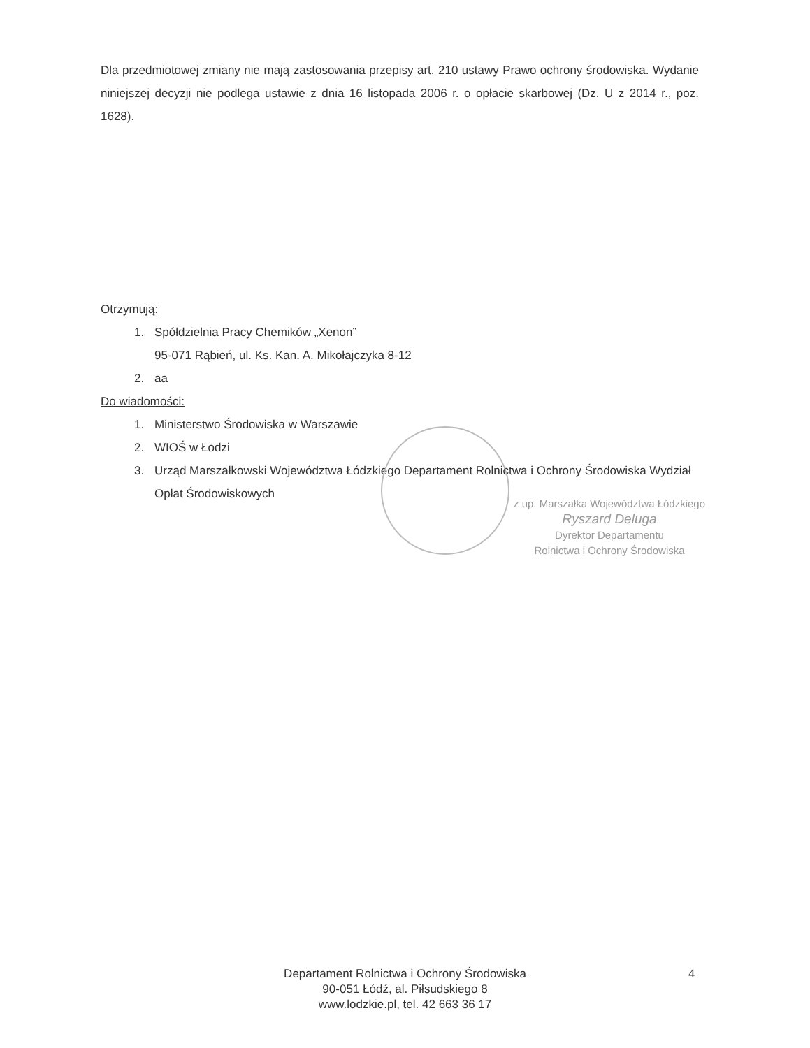Dla przedmiotowej zmiany nie mają zastosowania przepisy art. 210 ustawy Prawo ochrony środowiska. Wydanie niniejszej decyzji nie podlega ustawie z dnia 16 listopada 2006 r. o opłacie skarbowej (Dz. U z 2014 r., poz. 1628).
Otrzymują:
1. Spółdzielnia Pracy Chemików „Xenon”
95-071 Rąbień, ul. Ks. Kan. A. Mikołajczyka 8-12
2. aa
Do wiadomości:
1. Ministerstwo Środowiska w Warszawie
2. WIOŚ w Łodzi
3. Urząd Marszałkowski Województwa Łódzkiego Departament Rolnictwa i Ochrony Środowiska Wydział Opłat Środowiskowych
z up. Marszałka Województwa Łódzkiego
Ryszard Deluga
Dyrektor Departamentu
Rolnictwa i Ochrony Środowiska
Departament Rolnictwa i Ochrony Środowiska
90-051 Łódź, al. Piłsudskiego 8
www.lodzkie.pl, tel. 42 663 36 17
4